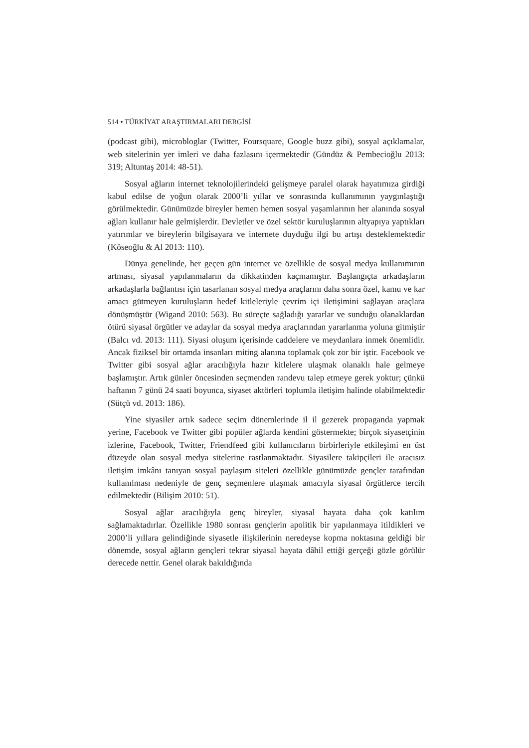514 • TÜRKİYAT ARAŞTIRMALARI DERGİSİ
(podcast gibi), microbloglar (Twitter, Foursquare, Google buzz gibi), sosyal açıklamalar, web sitelerinin yer imleri ve daha fazlasını içermektedir (Gündüz & Pembecioğlu 2013: 319; Altuntaş 2014: 48-51).
Sosyal ağların internet teknolojilerindeki gelişmeye paralel olarak hayatımıza girdiği kabul edilse de yoğun olarak 2000’li yıllar ve sonrasında kullanımının yaygınlaştığı görülmektedir. Günümüzde bireyler hemen hemen sosyal yaşamlarının her alanında sosyal ağları kullanır hale gelmişlerdir. Devletler ve özel sektör kuruluşlarının altyapıya yaptıkları yatırımlar ve bireylerin bilgisayara ve internete duyduğu ilgi bu artışı desteklemektedir (Köseoğlu & Al 2013: 110).
Dünya genelinde, her geçen gün internet ve özellikle de sosyal medya kullanımının artması, siyasal yapılanmaların da dikkatinden kaçmamıştır. Başlangıçta arkadaşların arkadaşlarla bağlantısı için tasarlanan sosyal medya araçlarını daha sonra özel, kamu ve kar amacı gütmeyen kuruluşların hedef kitleleriyle çevrim içi iletişimini sağlayan araçlara dönüşmüştür (Wigand 2010: 563). Bu süreçte sağladığı yararlar ve sunduğu olanaklardan ötürü siyasal örgütler ve adaylar da sosyal medya araçlarından yararlanma yoluna gitmiştir (Balcı vd. 2013: 111). Siyasi oluşum içerisinde caddelere ve meydanlara inmek önemlidir. Ancak fiziksel bir ortamda insanları miting alanına toplamak çok zor bir iştir. Facebook ve Twitter gibi sosyal ağlar aracılığıyla hazır kitlelere ulaşmak olanaklı hale gelmeye başlamıştır. Artık günler öncesinden seçmenden randevu talep etmeye gerek yoktur; çünkü haftanın 7 günü 24 saati boyunca, siyaset aktörleri toplumla iletişim halinde olabilmektedir (Sütçü vd. 2013: 186).
Yine siyasiler artık sadece seçim dönemlerinde il il gezerek propaganda yapmak yerine, Facebook ve Twitter gibi popüler ağlarda kendini göstermekte; birçok siyasetçinin izlerine, Facebook, Twitter, Friendfeed gibi kullanıcıların birbirleriyle etkileşimi en üst düzeyde olan sosyal medya sitelerine rastlanmaktadır. Siyasilere takipçileri ile aracısız iletişim imkânı tanıyan sosyal paylaşım siteleri özellikle günümüzde gençler tarafından kullanılması nedeniyle de genç seçmenlere ulaşmak amacıyla siyasal örgütlerce tercih edilmektedir (Bilişim 2010: 51).
Sosyal ağlar aracılığıyla genç bireyler, siyasal hayata daha çok katılım sağlamaktadırlar. Özellikle 1980 sonrası gençlerin apolitik bir yapılanmaya itildikleri ve 2000’li yıllara gelindiğinde siyasetle ilişkilerinin neredeyse kopma noktasına geldiği bir dönemde, sosyal ağların gençleri tekrar siyasal hayata dâhil ettiği gerçeği gözle görülür derecede nettir. Genel olarak bakıldığında